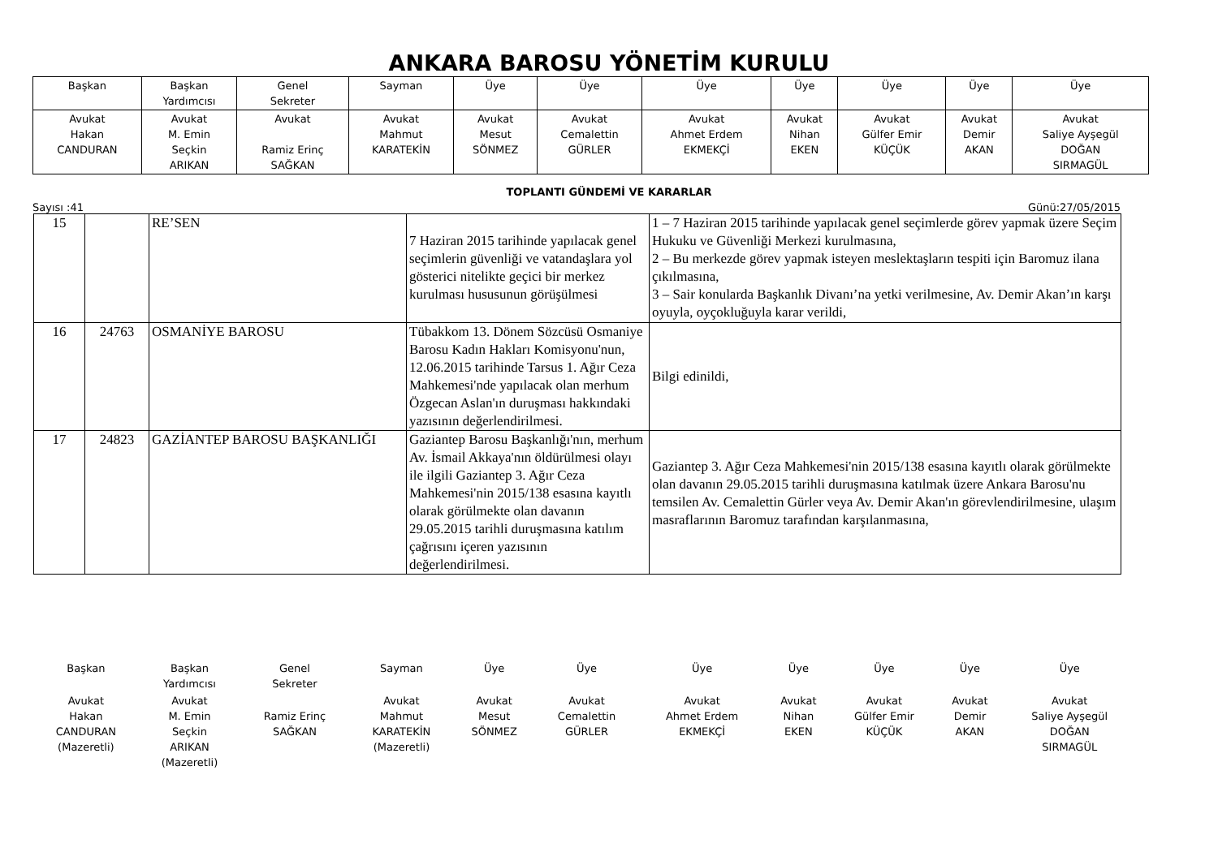ANKARA BAROSU YÖNETİM KURULU
| Başkan | Başkan Yardımcısı | Genel Sekreter | Sayman | Üye | Üye | Üye | Üye | Üye | Üye | Üye |
| Avukat Hakan CANDURAN | Avukat M. Emin Seçkin ARIKAN | Avukat Ramiz Erinç SAĞKAN | Avukat Mahmut KARATEKİN | Avukat Mesut SÖNMEZ | Avukat Cemalettin GÜRLER | Avukat Ahmet Erdem EKMEKÇİ | Avukat Nihan EKEN | Avukat Gülfer Emir KÜÇÜK | Avukat Demir AKAN | Avukat Saliye Ayşegül DOĞAN SIRMAGÜL |
TOPLANTI GÜNDEMİ VE KARARLAR
Sayısı :41 Günü:27/05/2015
| 15 | | RE’SEN | 7 Haziran 2015 tarihinde yapılacak genel seçimlerin güvenliği ve vatandaşlara yol gösterici nitelikte geçici bir merkez kurulması hususunun görüşülmesi | 1 – 7 Haziran 2015 tarihinde yapılacak genel seçimlerde görev yapmak üzere Seçim Hukuku ve Güvenliği Merkezi kurulmasına, 2 – Bu merkezde görev yapmak isteyen meslektaşların tespiti için Baromuz ilana çıkılmasına, 3 – Sair konularda Başkanlık Divanı’na yetki verilmesine, Av. Demir Akan’ın karşı oyuyla, oyçokluğuyla karar verildi, |
| 16 | 24763 | OSMANİYE BAROSU | Tübakkom 13. Dönem Sözcüsü Osmaniye Barosu Kadın Hakları Komisyonu'nun, 12.06.2015 tarihinde Tarsus 1. Ağır Ceza Mahkemesi'nde yapılacak olan merhum Özgecan Aslan'ın duruşması hakkındaki yazısının değerlendirilmesi. | Bilgi edinildi, |
| 17 | 24823 | GAZİANTEP BAROSU BAŞKANLIĞI | Gaziantep Barosu Başkanlığı'nın, merhum Av. İsmail Akkaya'nın öldürülmesi olayı ile ilgili Gaziantep 3. Ağır Ceza Mahkemesi'nin 2015/138 esasına kayıtlı olarak görülmekte olan davanın 29.05.2015 tarihli duruşmasına katılım çağrısını içeren yazısının değerlendirilmesi. | Gaziantep 3. Ağır Ceza Mahkemesi'nin 2015/138 esasına kayıtlı olarak görülmekte olan davanın 29.05.2015 tarihli duruşmasına katılmak üzere Ankara Barosu'nu temsilen Av. Cemalettin Gürler veya Av. Demir Akan'ın görevlendirilmesine, ulaşım masraflarının Baromuz tarafından karşılanmasına, |
| Başkan | Başkan Yardımcısı | Genel Sekreter | Sayman | Üye | Üye | Üye | Üye | Üye | Üye | Üye |
| Avukat Hakan CANDURAN (Mazeretli) | Avukat M. Emin Seçkin ARIKAN (Mazeretli) | Ramiz Erinç SAĞKAN | Avukat Mahmut KARATEKİN (Mazeretli) | Avukat Mesut SÖNMEZ | Avukat Cemalettin GÜRLER | Avukat Ahmet Erdem EKMEKÇİ | Avukat Nihan EKEN | Avukat Gülfer Emir KÜÇÜK | Avukat Demir AKAN | Avukat Saliye Ayşegül DOĞAN SIRMAGÜL |